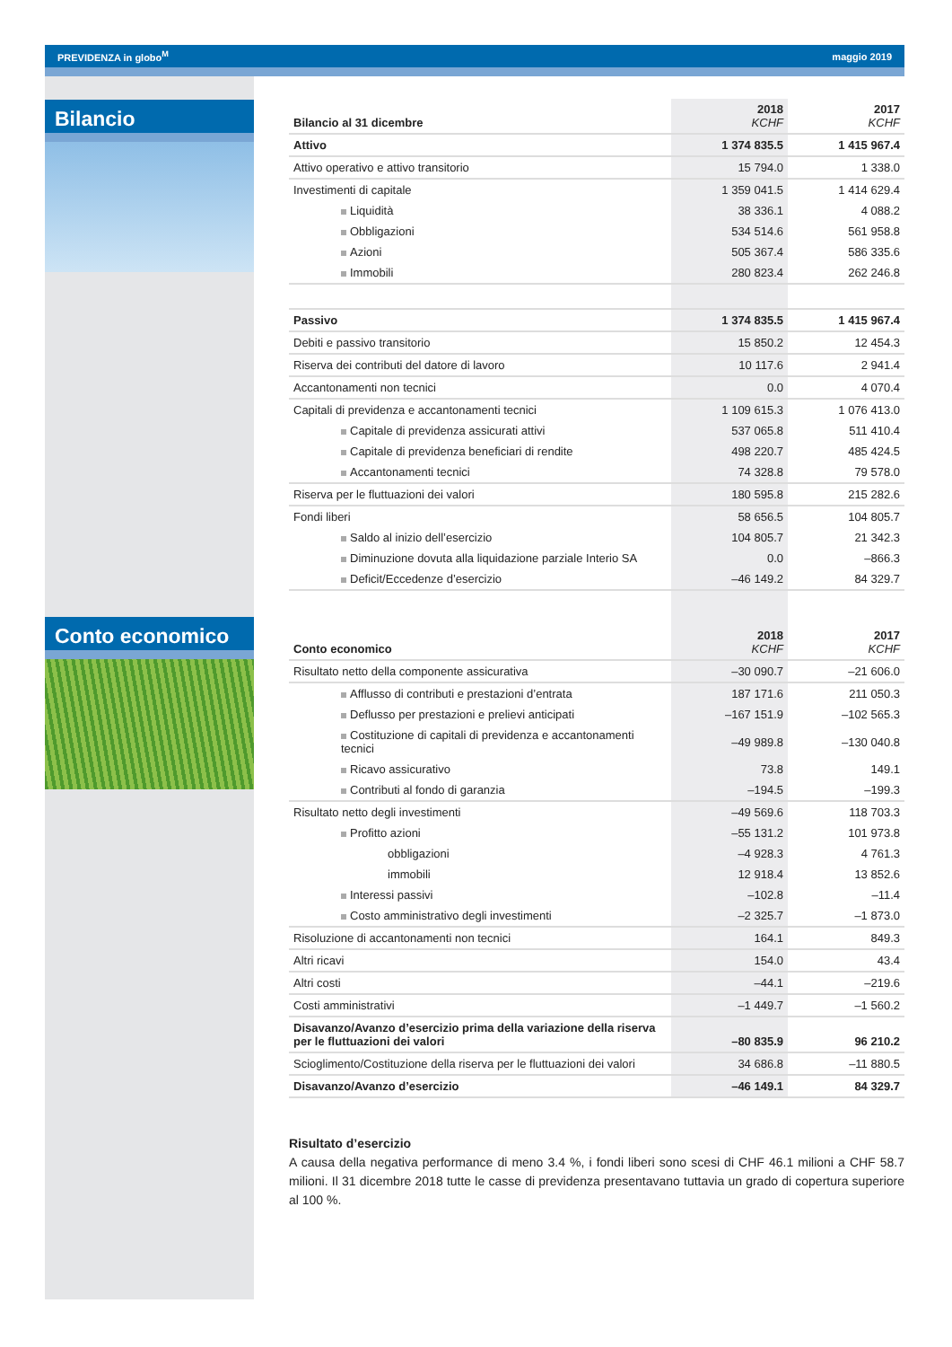PREVIDENZA in globo<sup>M</sup> maggio 2019
Bilancio
Conto economico
| Bilancio al 31 dicembre | 2018 KCHF | 2017 KCHF |
| --- | --- | --- |
| Attivo | 1 374 835.5 | 1 415 967.4 |
| Attivo operativo e attivo transitorio | 15 794.0 | 1 338.0 |
| Investimenti di capitale | 1 359 041.5 | 1 414 629.4 |
| Liquidità | 38 336.1 | 4 088.2 |
| Obbligazioni | 534 514.6 | 561 958.8 |
| Azioni | 505 367.4 | 586 335.6 |
| Immobili | 280 823.4 | 262 246.8 |
| Passivo | 1 374 835.5 | 1 415 967.4 |
| Debiti e passivo transitorio | 15 850.2 | 12 454.3 |
| Riserva dei contributi del datore di lavoro | 10 117.6 | 2 941.4 |
| Accantonamenti non tecnici | 0.0 | 4 070.4 |
| Capitali di previdenza e accantonamenti tecnici | 1 109 615.3 | 1 076 413.0 |
| Capitale di previdenza assicurati attivi | 537 065.8 | 511 410.4 |
| Capitale di previdenza beneficiari di rendite | 498 220.7 | 485 424.5 |
| Accantonamenti tecnici | 74 328.8 | 79 578.0 |
| Riserva per le fluttuazioni dei valori | 180 595.8 | 215 282.6 |
| Fondi liberi | 58 656.5 | 104 805.7 |
| Saldo al inizio dell’esercizio | 104 805.7 | 21 342.3 |
| Diminuzione dovuta alla liquidazione parziale Interio SA | 0.0 | –866.3 |
| Deficit/Eccedenze d’esercizio | –46 149.2 | 84 329.7 |
| Conto economico | 2018 KCHF | 2017 KCHF |
| Risultato netto della componente assicurativa | –30 090.7 | –21 606.0 |
| Afflusso di contributi e prestazioni d’entrata | 187 171.6 | 211 050.3 |
| Deflusso per prestazioni e prelievi anticipati | –167 151.9 | –102 565.3 |
| Costituzione di capitali di previdenza e accantonamenti tecnici | –49 989.8 | –130 040.8 |
| Ricavo assicurativo | 73.8 | 149.1 |
| Contributi al fondo di garanzia | –194.5 | –199.3 |
| Risultato netto degli investimenti | –49 569.6 | 118 703.3 |
| Profitto azioni | –55 131.2 | 101 973.8 |
| obbligazioni | –4 928.3 | 4 761.3 |
| immobili | 12 918.4 | 13 852.6 |
| Interessi passivi | –102.8 | –11.4 |
| Costo amministrativo degli investimenti | –2 325.7 | –1 873.0 |
| Risoluzione di accantonamenti non tecnici | 164.1 | 849.3 |
| Altri ricavi | 154.0 | 43.4 |
| Altri costi | –44.1 | –219.6 |
| Costi amministrativi | –1 449.7 | –1 560.2 |
| Disavanzo/Avanzo d’esercizio prima della variazione della riserva per le fluttuazioni dei valori | –80 835.9 | 96 210.2 |
| Scioglimento/Costituzione della riserva per le fluttuazioni dei valori | 34 686.8 | –11 880.5 |
| Disavanzo/Avanzo d’esercizio | –46 149.1 | 84 329.7 |
Risultato d’esercizio
A causa della negativa performance di meno 3.4 %, i fondi liberi sono scesi di CHF 46.1 milioni a CHF 58.7 milioni. Il 31 dicembre 2018 tutte le casse di previdenza presentavano tuttavia un grado di copertura superiore al 100 %.